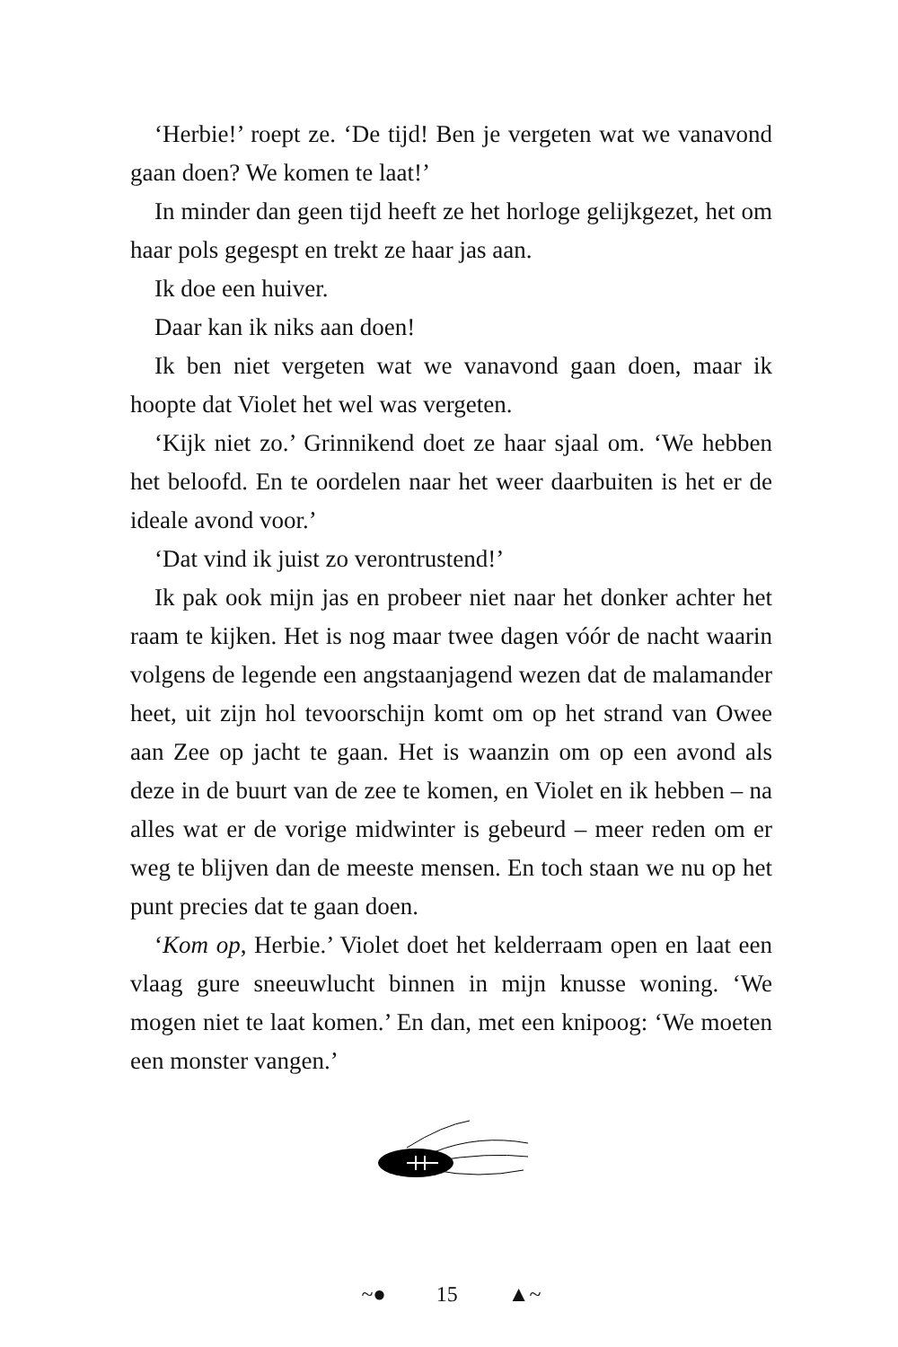‘Herbie!’ roept ze. ‘De tijd! Ben je vergeten wat we vanavond gaan doen? We komen te laat!’
In minder dan geen tijd heeft ze het horloge gelijkgezet, het om haar pols gegespt en trekt ze haar jas aan.
Ik doe een huiver.
Daar kan ik niks aan doen!
Ik ben niet vergeten wat we vanavond gaan doen, maar ik hoopte dat Violet het wel was vergeten.
‘Kijk niet zo.’ Grinnikend doet ze haar sjaal om. ‘We hebben het beloofd. En te oordelen naar het weer daarbuiten is het er de ideale avond voor.’
‘Dat vind ik juist zo verontrustend!’
Ik pak ook mijn jas en probeer niet naar het donker achter het raam te kijken. Het is nog maar twee dagen vóór de nacht waarin volgens de legende een angstaanjagend wezen dat de malamander heet, uit zijn hol tevoorschijn komt om op het strand van Owee aan Zee op jacht te gaan. Het is waanzin om op een avond als deze in de buurt van de zee te komen, en Violet en ik hebben – na alles wat er de vorige midwinter is gebeurd – meer reden om er weg te blijven dan de meeste mensen. En toch staan we nu op het punt precies dat te gaan doen.
‘Kom op, Herbie.’ Violet doet het kelderraam open en laat een vlaag gure sneeuwlucht binnen in mijn knusse woning. ‘We mogen niet te laat komen.’ En dan, met een knipoog: ‘We moeten een monster vangen.’
~● 15 ▲~